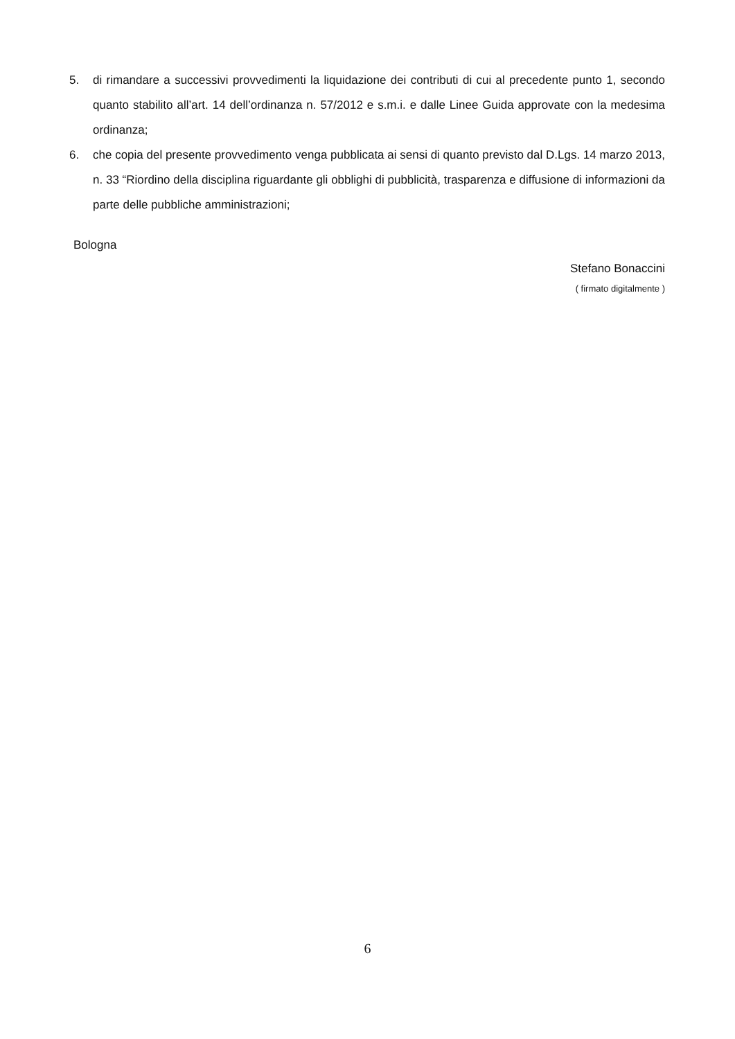5. di rimandare a successivi provvedimenti la liquidazione dei contributi di cui al precedente punto 1, secondo quanto stabilito all’art. 14 dell’ordinanza n. 57/2012 e s.m.i. e dalle Linee Guida approvate con la medesima ordinanza;
6. che copia del presente provvedimento venga pubblicata ai sensi di quanto previsto dal D.Lgs. 14 marzo 2013, n. 33 “Riordino della disciplina riguardante gli obblighi di pubblicità, trasparenza e diffusione di informazioni da parte delle pubbliche amministrazioni;
Bologna
Stefano Bonaccini
( firmato digitalmente )
6